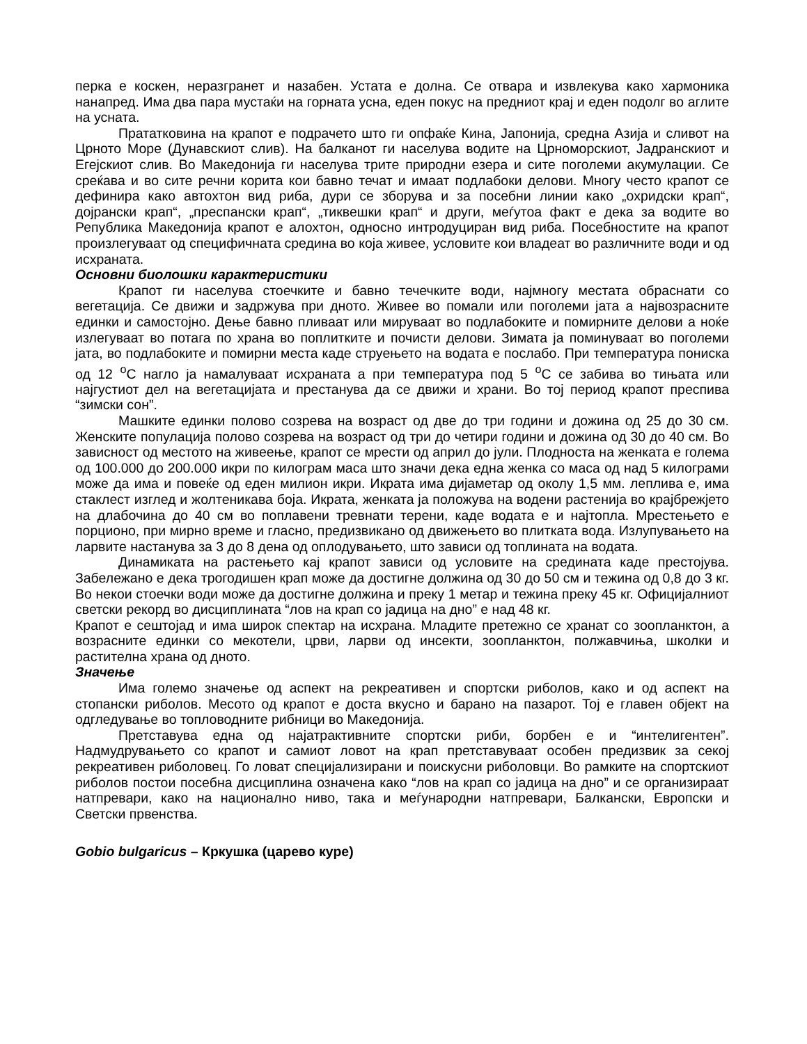перка е коскен, неразгранет и назабен. Устата е долна. Се отвара и извлекува како хармоника нанапред. Има два пара мустаќи на горната усна, еден покус на предниот крај и еден подолг во аглите на усната.
Прататковина на крапот е подрачето што ги опфаќе Кина, Јапонија, средна Азија и сливот на Црното Море (Дунавскиот слив). На балканот ги населува водите на Црноморскиот, Јадранскиот и Егејскиот слив. Во Македонија ги населува трите природни езера и сите поголеми акумулации. Се среќава и во сите речни корита кои бавно течат и имаат подлабоки делови. Многу често крапот се дефинира како автохтон вид риба, дури се зборува и за посебни линии како „охридски крап“, дојрански крап“, „преспански крап“, „тиквешки крап“ и други, меѓутоа факт е дека за водите во Република Македонија крапот е алохтон, односно интродуциран вид риба. Посебностите на крапот произлегуваат од специфичната средина во која живее, условите кои владеат во различните води и од исхраната.
Основни биолошки карактеристики
Крапот ги населува стоечките и бавно течечките води, најмногу местата обраснати со вегетација. Се движи и задржува при дното. Живее во помали или поголеми јата а највозрасните единки и самостојно. Дење бавно пливаат или мируваат во подлабоките и помирните делови а ноќе излегуваат во потага по храна во поплитките и почисти делови. Зимата ја поминуваат во поголеми јата, во подлабоките и помирни места каде струењето на водата е послабо. При температура пониска од 12 <sup>o</sup>C нагло ја намалуваат исхраната а при температура под 5 <sup>o</sup>C се забива во тињата или најгустиот дел на вегетацијата и престанува да се движи и храни. Во тој период крапот преспива “зимски сон”.
Машките единки полово созрева на возраст од две до три години и дожина од 25 до 30 см. Женските популација полово созрева на возраст од три до четири години и дожина од 30 до 40 см. Во зависност од местото на живеење, крапот се мрести од април до јули. Плодноста на женката е голема од 100.000 до 200.000 икри по килограм маса што значи дека една женка со маса од над 5 килограми може да има и повеќе од еден милион икри. Икрата има дијаметар од околу 1,5 мм. леплива е, има стаклест изглед и жолтеникава боја. Икрата, женката ја положува на водени растенија во крајбрежјето на длабочина до 40 см во поплавени тревнати терени, каде водата е и најтопла. Мрестењето е порционо, при мирно време и гласно, предизвикано од движењето во плитката вода. Излупувањето на ларвите настанува за 3 до 8 дена од оплодувањето, што зависи од топлината на водата.
Динамиката на растењето кај крапот зависи од условите на средината каде престојува. Забележано е дека трогодишен крап може да достигне должина од 30 до 50 см и тежина од 0,8 до 3 кг. Во некои стоечки води може да достигне должина и преку 1 метар и тежина преку 45 кг. Официјалниот светски рекорд во дисциплината “лов на крап со јадица на дно” е над 48 кг.
Крапот е сештојад и има широк спектар на исхрана. Младите претежно се хранат со зоопланктон, а возрасните единки со мекотели, црви, ларви од инсекти, зоопланктон, полжавчиња, школки и растителна храна од дното.
Значење
Има големо значење од аспект на рекреативен и спортски риболов, како и од аспект на стопански риболов. Месото од крапот е доста вкусно и барано на пазарот. Тој е главен објект на одгледување во топловодните рибници во Македонија.
Претставува една од најатрактивните спортски риби, борбен е и “интелигентен”. Надмудрувањето со крапот и самиот ловот на крап претставуваат особен предизвик за секој рекреативен риболовец. Го ловат специјализирани и поискусни риболовци. Во рамките на спортскиот риболов постои посебна дисциплина означена како “лов на крап со јадица на дно” и се организираат натпревари, како на национално ниво, така и меѓународни натпревари, Балкански, Европски и Светски првенства.
Gobio bulgaricus – Кркушка (царево куре)